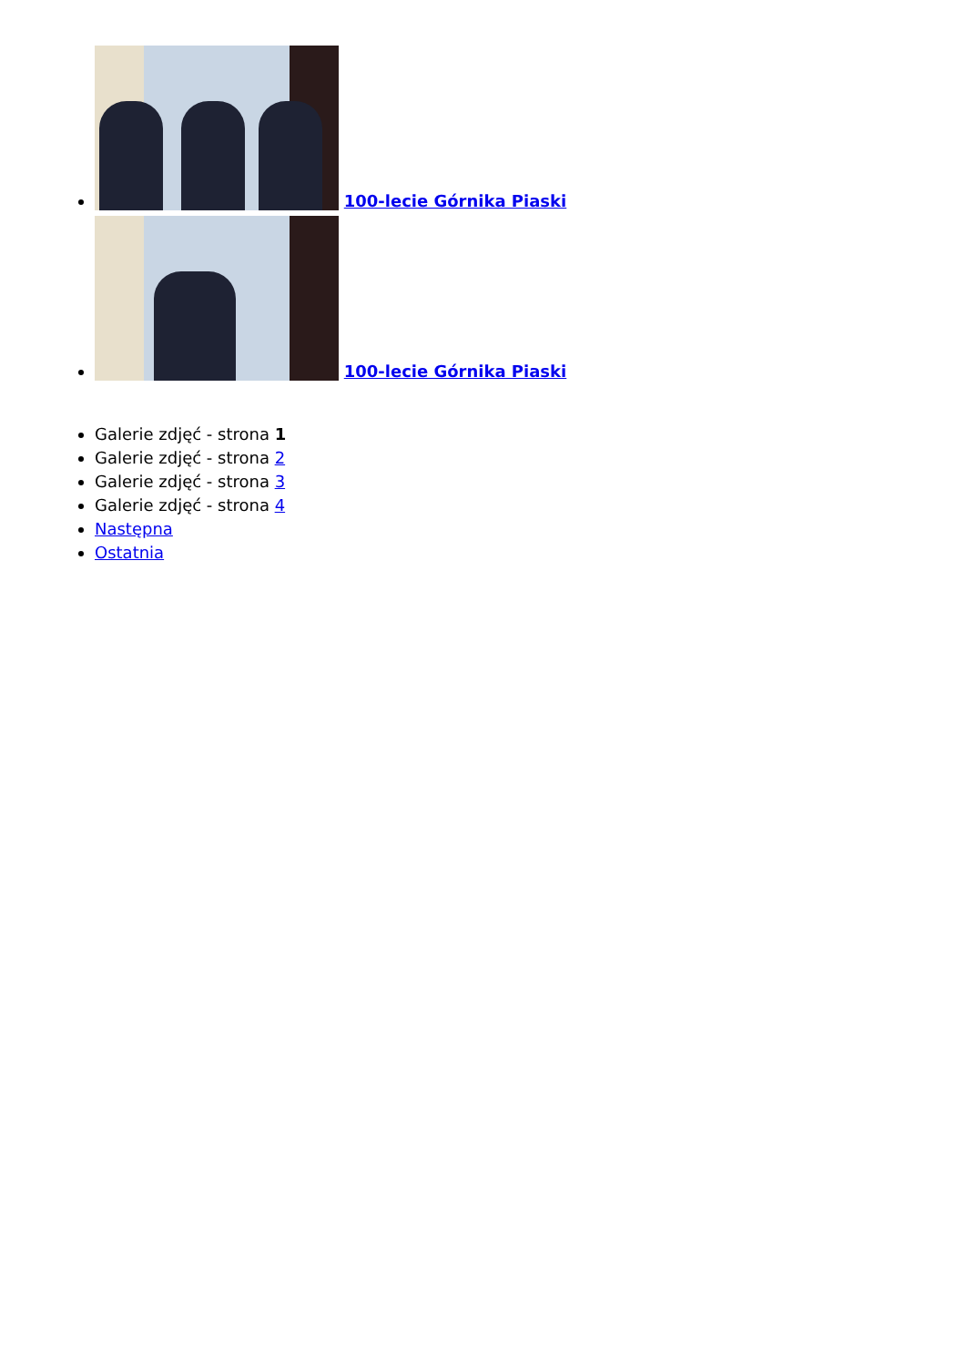100-lecie Górnika Piaski
100-lecie Górnika Piaski
Galerie zdjęć - strona 1
Galerie zdjęć - strona 2
Galerie zdjęć - strona 3
Galerie zdjęć - strona 4
Następna
Ostatnia